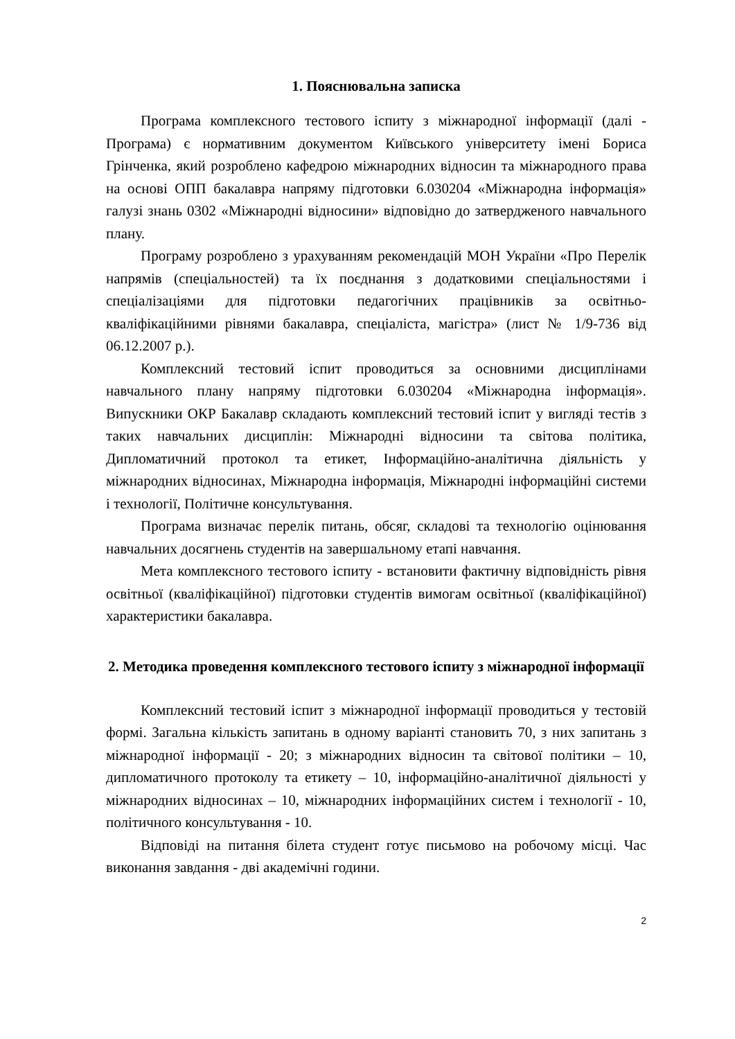1. Пояснювальна записка
Програма комплексного тестового іспиту з міжнародної інформації (далі - Програма) є нормативним документом Київського університету імені Бориса Грінченка, який розроблено кафедрою міжнародних відносин та міжнародного права на основі ОПП бакалавра напряму підготовки 6.030204 «Міжнародна інформація» галузі знань 0302 «Міжнародні відносини» відповідно до затвердженого навчального плану.
Програму розроблено з урахуванням рекомендацій МОН України «Про Перелік напрямів (спеціальностей) та їх поєднання з додатковими спеціальностями і спеціалізаціями для підготовки педагогічних працівників за освітньо-кваліфікаційними рівнями бакалавра, спеціаліста, магістра» (лист № 1/9-736 від 06.12.2007 р.).
Комплексний тестовий іспит проводиться за основними дисциплінами навчального плану напряму підготовки 6.030204 «Міжнародна інформація». Випускники ОКР Бакалавр складають комплексний тестовий іспит у вигляді тестів з таких навчальних дисциплін: Міжнародні відносини та світова політика, Дипломатичний протокол та етикет, Інформаційно-аналітична діяльність у міжнародних відносинах, Міжнародна інформація, Міжнародні інформаційні системи і технології, Політичне консультування.
Програма визначає перелік питань, обсяг, складові та технологію оцінювання навчальних досягнень студентів на завершальному етапі навчання.
Мета комплексного тестового іспиту - встановити фактичну відповідність рівня освітньої (кваліфікаційної) підготовки студентів вимогам освітньої (кваліфікаційної) характеристики бакалавра.
2. Методика проведення комплексного тестового іспиту з міжнародної інформації
Комплексний тестовий іспит з міжнародної інформації проводиться у тестовій формі. Загальна кількість запитань в одному варіанті становить 70, з них запитань з міжнародної інформації - 20; з міжнародних відносин та світової політики – 10, дипломатичного протоколу та етикету – 10, інформаційно-аналітичної діяльності у міжнародних відносинах – 10, міжнародних інформаційних систем і технології - 10, політичного консультування - 10.
Відповіді на питання білета студент готує письмово на робочому місці. Час виконання завдання - дві академічні години.
2